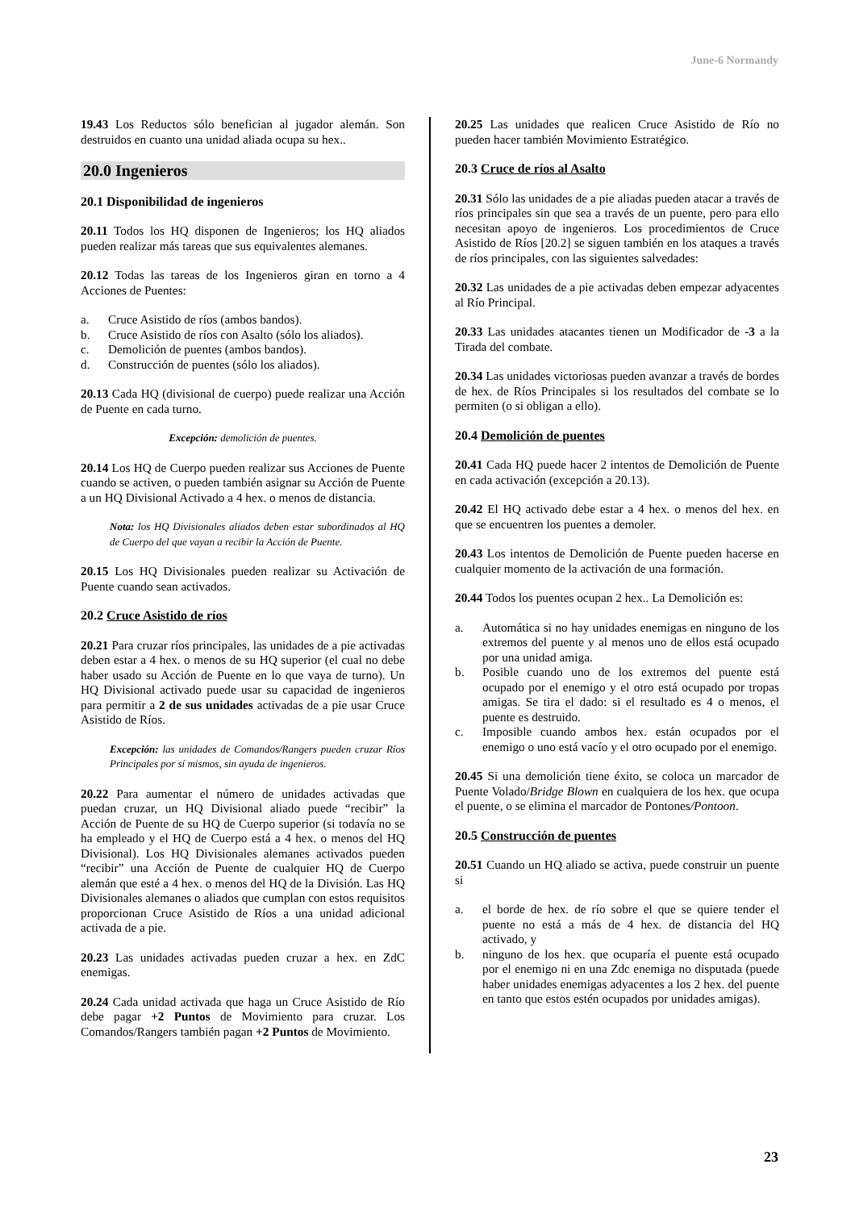June-6 Normandy
19.43 Los Reductos sólo benefician al jugador alemán. Son destruidos en cuanto una unidad aliada ocupa su hex..
20.0 Ingenieros
20.1 Disponibilidad de ingenieros
20.11 Todos los HQ disponen de Ingenieros; los HQ aliados pueden realizar más tareas que sus equivalentes alemanes.
20.12 Todas las tareas de los Ingenieros giran en torno a 4 Acciones de Puentes:
a. Cruce Asistido de ríos (ambos bandos).
b. Cruce Asistido de ríos con Asalto (sólo los aliados).
c. Demolición de puentes (ambos bandos).
d. Construcción de puentes (sólo los aliados).
20.13 Cada HQ (divisional de cuerpo) puede realizar una Acción de Puente en cada turno.
Excepción: demolición de puentes.
20.14 Los HQ de Cuerpo pueden realizar sus Acciones de Puente cuando se activen, o pueden también asignar su Acción de Puente a un HQ Divisional Activado a 4 hex. o menos de distancia.
Nota: los HQ Divisionales aliados deben estar subordinados al HQ de Cuerpo del que vayan a recibir la Acción de Puente.
20.15 Los HQ Divisionales pueden realizar su Activación de Puente cuando sean activados.
20.2 Cruce Asistido de ríos
20.21 Para cruzar ríos principales, las unidades de a pie activadas deben estar a 4 hex. o menos de su HQ superior (el cual no debe haber usado su Acción de Puente en lo que vaya de turno). Un HQ Divisional activado puede usar su capacidad de ingenieros para permitir a 2 de sus unidades activadas de a pie usar Cruce Asistido de Ríos.
Excepción: las unidades de Comandos/Rangers pueden cruzar Ríos Principales por sí mismos, sin ayuda de ingenieros.
20.22 Para aumentar el número de unidades activadas que puedan cruzar, un HQ Divisional aliado puede “recibir” la Acción de Puente de su HQ de Cuerpo superior (si todavía no se ha empleado y el HQ de Cuerpo está a 4 hex. o menos del HQ Divisional). Los HQ Divisionales alemanes activados pueden “recibir” una Acción de Puente de cualquier HQ de Cuerpo alemán que esté a 4 hex. o menos del HQ de la División. Las HQ Divisionales alemanes o aliados que cumplan con estos requisitos proporcionan Cruce Asistido de Ríos a una unidad adicional activada de a pie.
20.23 Las unidades activadas pueden cruzar a hex. en ZdC enemigas.
20.24 Cada unidad activada que haga un Cruce Asistido de Río debe pagar +2 Puntos de Movimiento para cruzar. Los Comandos/Rangers también pagan +2 Puntos de Movimiento.
20.25 Las unidades que realicen Cruce Asistido de Río no pueden hacer también Movimiento Estratégico.
20.3 Cruce de ríos al Asalto
20.31 Sólo las unidades de a pie aliadas pueden atacar a través de ríos principales sin que sea a través de un puente, pero para ello necesitan apoyo de ingenieros. Los procedimientos de Cruce Asistido de Ríos [20.2] se siguen también en los ataques a través de ríos principales, con las siguientes salvedades:
20.32 Las unidades de a pie activadas deben empezar adyacentes al Río Principal.
20.33 Las unidades atacantes tienen un Modificador de -3 a la Tirada del combate.
20.34 Las unidades victoriosas pueden avanzar a través de bordes de hex. de Ríos Principales si los resultados del combate se lo permiten (o si obligan a ello).
20.4 Demolición de puentes
20.41 Cada HQ puede hacer 2 intentos de Demolición de Puente en cada activación (excepción a 20.13).
20.42 El HQ activado debe estar a 4 hex. o menos del hex. en que se encuentren los puentes a demoler.
20.43 Los intentos de Demolición de Puente pueden hacerse en cualquier momento de la activación de una formación.
20.44 Todos los puentes ocupan 2 hex.. La Demolición es:
a. Automática si no hay unidades enemigas en ninguno de los extremos del puente y al menos uno de ellos está ocupado por una unidad amiga.
b. Posible cuando uno de los extremos del puente está ocupado por el enemigo y el otro está ocupado por tropas amigas. Se tira el dado: si el resultado es 4 o menos, el puente es destruido.
c. Imposible cuando ambos hex. están ocupados por el enemigo o uno está vacío y el otro ocupado por el enemigo.
20.45 Si una demolición tiene éxito, se coloca un marcador de Puente Volado/Bridge Blown en cualquiera de los hex. que ocupa el puente, o se elimina el marcador de Pontones/Pontoon.
20.5 Construcción de puentes
20.51 Cuando un HQ aliado se activa, puede construir un puente si
a. el borde de hex. de río sobre el que se quiere tender el puente no está a más de 4 hex. de distancia del HQ activado, y
b. ninguno de los hex. que ocuparía el puente está ocupado por el enemigo ni en una Zdc enemiga no disputada (puede haber unidades enemigas adyacentes a los 2 hex. del puente en tanto que estos estén ocupados por unidades amigas).
23